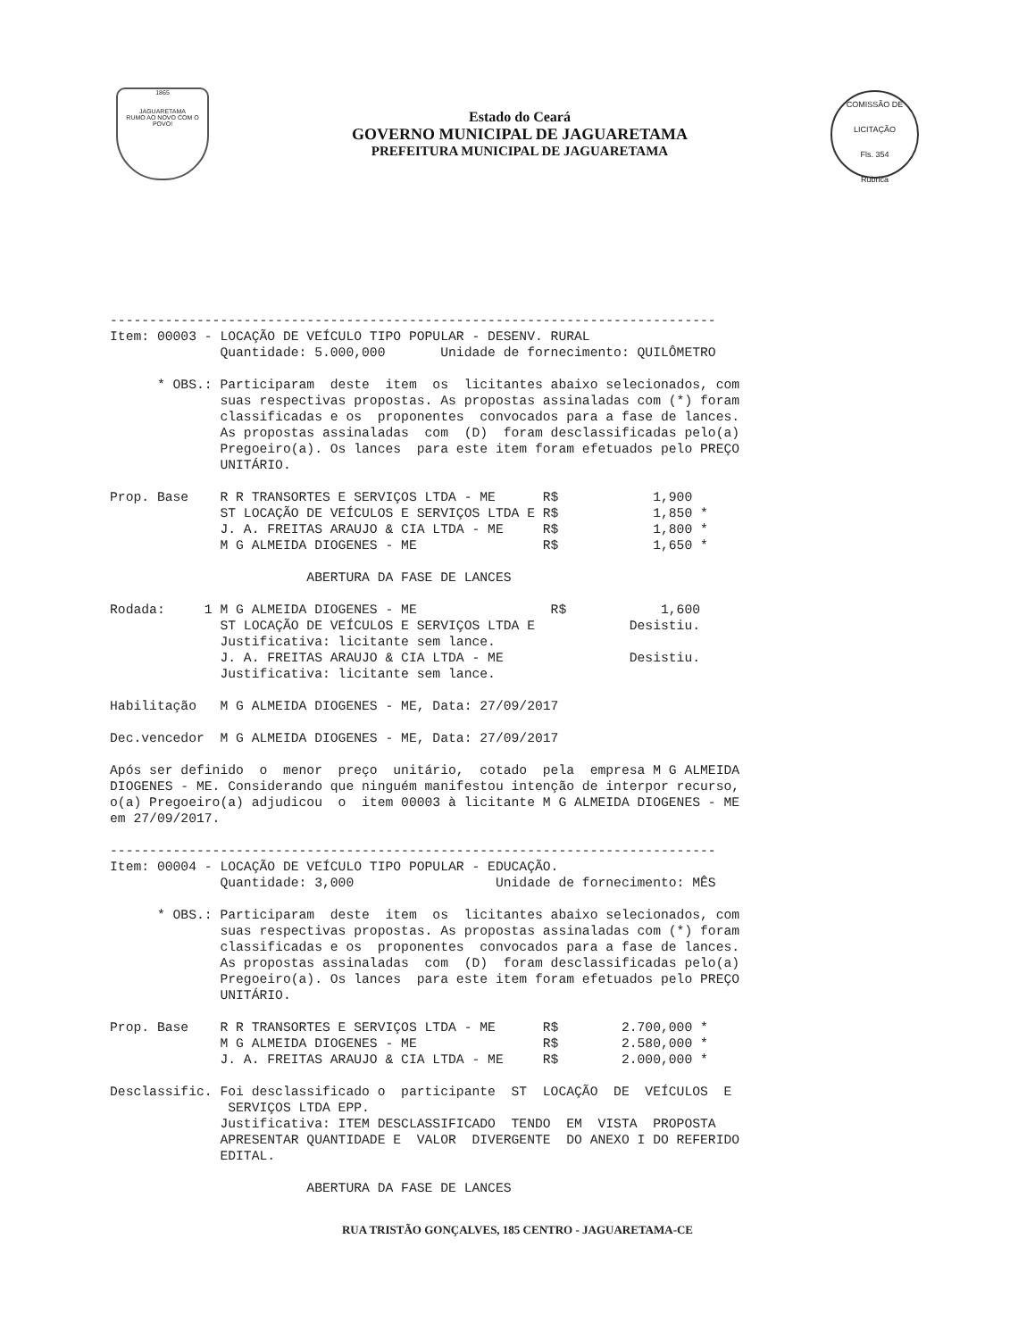1865
JAGUARETAMA
RUMO AO NOVO COM O POVO!
Estado do Ceará
GOVERNO MUNICIPAL DE JAGUARETAMA
PREFEITURA MUNICIPAL DE JAGUARETAMA
COMISSÃO DE LICITAÇÃO
Fls. 354
Rubrica
-----------------------------------------------------------------------------
Item: 00003 - LOCAÇÃO DE VEÍCULO TIPO POPULAR - DESENV. RURAL
              Quantidade: 5.000,000       Unidade de fornecimento: QUILÔMETRO

      * OBS.: Participaram  deste  item  os  licitantes abaixo selecionados, com
              suas respectivas propostas. As propostas assinaladas com (*) foram
              classificadas e os  proponentes  convocados para a fase de lances.
              As propostas assinaladas  com  (D)  foram desclassificadas pelo(a)
              Pregoeiro(a). Os lances  para este item foram efetuados pelo PREÇO
              UNITÁRIO.

Prop. Base    R R TRANSORTES E SERVIÇOS LTDA - ME      R$            1,900
              ST LOCAÇÃO DE VEÍCULOS E SERVIÇOS LTDA E R$            1,850 *
              J. A. FREITAS ARAUJO & CIA LTDA - ME     R$            1,800 *
              M G ALMEIDA DIOGENES - ME                R$            1,650 *

                         ABERTURA DA FASE DE LANCES

Rodada:     1 M G ALMEIDA DIOGENES - ME                 R$            1,600
              ST LOCAÇÃO DE VEÍCULOS E SERVIÇOS LTDA E            Desistiu.
              Justificativa: licitante sem lance.
              J. A. FREITAS ARAUJO & CIA LTDA - ME                Desistiu.
              Justificativa: licitante sem lance.

Habilitação   M G ALMEIDA DIOGENES - ME, Data: 27/09/2017

Dec.vencedor  M G ALMEIDA DIOGENES - ME, Data: 27/09/2017

Após ser definido  o  menor  preço  unitário,  cotado  pela  empresa M G ALMEIDA
DIOGENES - ME. Considerando que ninguém manifestou intenção de interpor recurso,
o(a) Pregoeiro(a) adjudicou  o  item 00003 à licitante M G ALMEIDA DIOGENES - ME
em 27/09/2017.

-----------------------------------------------------------------------------
Item: 00004 - LOCAÇÃO DE VEÍCULO TIPO POPULAR - EDUCAÇÃO.
              Quantidade: 3,000                  Unidade de fornecimento: MÊS

      * OBS.: Participaram  deste  item  os  licitantes abaixo selecionados, com
              suas respectivas propostas. As propostas assinaladas com (*) foram
              classificadas e os  proponentes  convocados para a fase de lances.
              As propostas assinaladas  com  (D)  foram desclassificadas pelo(a)
              Pregoeiro(a). Os lances  para este item foram efetuados pelo PREÇO
              UNITÁRIO.

Prop. Base    R R TRANSORTES E SERVIÇOS LTDA - ME      R$        2.700,000 *
              M G ALMEIDA DIOGENES - ME                R$        2.580,000 *
              J. A. FREITAS ARAUJO & CIA LTDA - ME     R$        2.000,000 *

Desclassific. Foi desclassificado o  participante  ST  LOCAÇÃO  DE  VEÍCULOS  E
               SERVIÇOS LTDA EPP.
              Justificativa: ITEM DESCLASSIFICADO  TENDO  EM  VISTA  PROPOSTA
              APRESENTAR QUANTIDADE E  VALOR  DIVERGENTE  DO ANEXO I DO REFERIDO
              EDITAL.

                         ABERTURA DA FASE DE LANCES
RUA TRISTÃO GONÇALVES, 185 CENTRO - JAGUARETAMA-CE